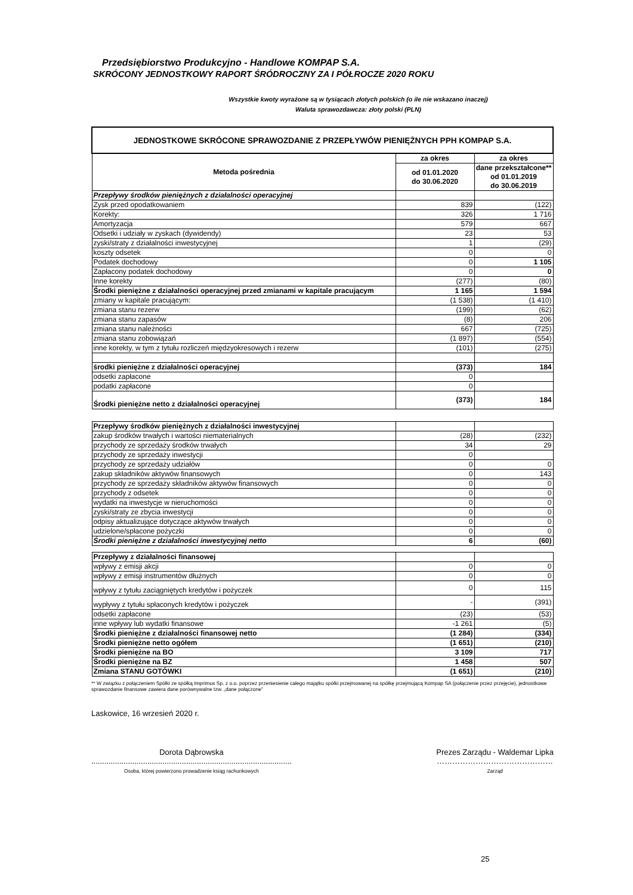Przedsiębiorstwo Produkcyjno - Handlowe KOMPAP S.A.
SKRÓCONY JEDNOSTKOWY RAPORT ŚRÓDROCZNY ZA I PÓŁROCZE 2020 ROKU
Wszystkie kwoty wyrażone są w tysiącach złotych polskich (o ile nie wskazano inaczej)
Waluta sprawozdawcza: złoty polski (PLN)
| JEDNOSTKOWE SKRÓCONE SPRAWOZDANIE Z PRZEPŁYWÓW PIENIĘŻNYCH PPH KOMPAP S.A. | | |
| Metoda pośrednia | za okres | za okres |
| | od 01.01.2020 do 30.06.2020 | dane przekształcone** od 01.01.2019 do 30.06.2019 |
| Przepływy środków pieniężnych z działalności operacyjnej | | |
| Zysk przed opodatkowaniem | 839 | (122) |
| Korekty: | 326 | 1 716 |
| Amortyzacja | 579 | 667 |
| Odsetki i udziały w zyskach (dywidendy) | 23 | 53 |
| zyski/straty z działalności inwestycyjnej | 1 | (29) |
| koszty odsetek | 0 | 0 |
| Podatek dochodowy | 0 | 1 105 |
| Zapłacony podatek dochodowy | 0 | 0 |
| Inne korekty | (277) | (80) |
| Środki pieniężne z działalności operacyjnej przed zmianami w kapitale pracującym | 1 165 | 1 594 |
| zmiany w kapitale pracującym: | (1 538) | (1 410) |
| zmiana stanu rezerw | (199) | (62) |
| zmiana stanu zapasów | (8) | 206 |
| zmiana stanu należności | 667 | (725) |
| zmiana stanu zobowiązań | (1 897) | (554) |
| inne korekty, w tym z tytułu rozliczeń międzyokresowych i rezerw | (101) | (275) |
| środki pieniężne z działalności operacyjnej | (373) | 184 |
| odsetki zapłacone | 0 | |
| podatki zapłacone | 0 | |
| Środki pieniężne netto z działalności operacyjnej | (373) | 184 |
| Przepływy środków pieniężnych z działalności inwestycyjnej | | |
| zakup środków trwałych i wartości niematerialnych | (28) | (232) |
| przychody ze sprzedaży środków trwałych | 34 | 29 |
| przychody ze sprzedaży inwestycji | 0 | |
| przychody ze sprzedaży udziałów | 0 | 0 |
| zakup składników aktywów finansowych | 0 | 143 |
| przychody ze sprzedaży składników aktywów finansowych | 0 | 0 |
| przychody z odsetek | 0 | 0 |
| wydatki na inwestycje w nieruchomości | 0 | 0 |
| zyski/straty ze zbycia inwestycji | 0 | 0 |
| odpisy aktualizujące dotyczące aktywów trwałych | 0 | 0 |
| udzielone/spłacone pożyczki | 0 | 0 |
| Środki pieniężne z działalności inwestycyjnej netto | 6 | (60) |
| Przepływy z działalności finansowej | | |
| wpływy z emisji akcji | 0 | 0 |
| wpływy z emisji instrumentów dłużnych | 0 | 0 |
| wpływy z tytułu zaciągniętych kredytów i pożyczek | 0 | 115 |
| wypływy z tytułu spłaconych kredytów i pożyczek | - | (391) |
| odsetki zapłacone | (23) | (53) |
| inne wpływy lub wydatki finansowe | -1 261 | (5) |
| Środki pieniężne z działalności finansowej netto | (1 284) | (334) |
| Środki pieniężne netto ogółem | (1 651) | (210) |
| Środki pieniężne na BO | 3 109 | 717 |
| Środki pieniężne na BZ | 1 458 | 507 |
| Zmiana STANU GOTÓWKI | (1 651) | (210) |
** W związku z połączeniem Spółki ze spółką Imprimus Sp. z o.o. poprzez przeniesienie całego majątku spółki przejmowanej na spółkę przejmującą Kompap SA (połączenie przez przejęcie), jednostkowe sprawozdanie finansowe zawiera dane porównywalne tzw. „dane połączone”
Laskowice, 16 wrzesień 2020 r.
Dorota Dąbrowska
.............................................................................................
Osoba, której powierzono prowadzenie ksiąg rachunkowych
Prezes Zarządu - Waldemar Lipka
………………………………………
Zarząd
25